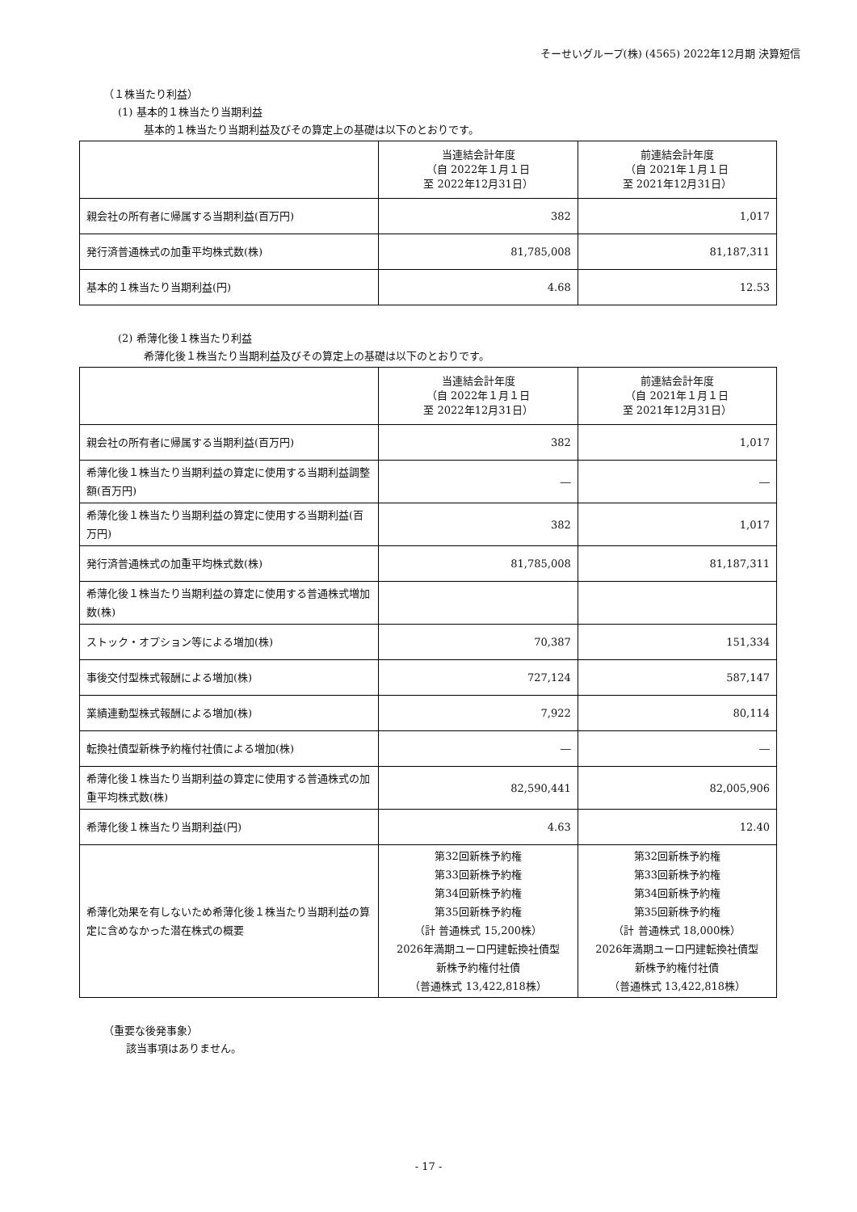そーせいグループ(株) (4565) 2022年12月期 決算短信
（１株当たり利益）
(1) 基本的１株当たり当期利益
基本的１株当たり当期利益及びその算定上の基礎は以下のとおりです。
| | 当連結会計年度 （自 2022年１月１日 至 2022年12月31日） | 前連結会計年度 （自 2021年１月１日 至 2021年12月31日） |
| 親会社の所有者に帰属する当期利益(百万円) | 382 | 1,017 |
| 発行済普通株式の加重平均株式数(株) | 81,785,008 | 81,187,311 |
| 基本的１株当たり当期利益(円) | 4.68 | 12.53 |
(2) 希薄化後１株当たり利益
希薄化後１株当たり当期利益及びその算定上の基礎は以下のとおりです。
| | 当連結会計年度 （自 2022年１月１日 至 2022年12月31日） | 前連結会計年度 （自 2021年１月１日 至 2021年12月31日） |
| 親会社の所有者に帰属する当期利益(百万円) | 382 | 1,017 |
| 希薄化後１株当たり当期利益の算定に使用する当期利益調整額(百万円) | ― | ― |
| 希薄化後１株当たり当期利益の算定に使用する当期利益(百万円) | 382 | 1,017 |
| 発行済普通株式の加重平均株式数(株) | 81,785,008 | 81,187,311 |
| 希薄化後１株当たり当期利益の算定に使用する普通株式増加数(株) | | |
| ストック・オプション等による増加(株) | 70,387 | 151,334 |
| 事後交付型株式報酬による増加(株) | 727,124 | 587,147 |
| 業績連動型株式報酬による増加(株) | 7,922 | 80,114 |
| 転換社債型新株予約権付社債による増加(株) | ― | ― |
| 希薄化後１株当たり当期利益の算定に使用する普通株式の加重平均株式数(株) | 82,590,441 | 82,005,906 |
| 希薄化後１株当たり当期利益(円) | 4.63 | 12.40 |
| 希薄化効果を有しないため希薄化後１株当たり当期利益の算定に含めなかった潜在株式の概要 | 第32回新株予約権 第33回新株予約権 第34回新株予約権 第35回新株予約権 （計 普通株式 15,200株） 2026年満期ユーロ円建転換社債型 新株予約権付社債 （普通株式 13,422,818株） | 第32回新株予約権 第33回新株予約権 第34回新株予約権 第35回新株予約権 （計 普通株式 18,000株） 2026年満期ユーロ円建転換社債型 新株予約権付社債 （普通株式 13,422,818株） |
（重要な後発事象）
該当事項はありません。
- 17 -